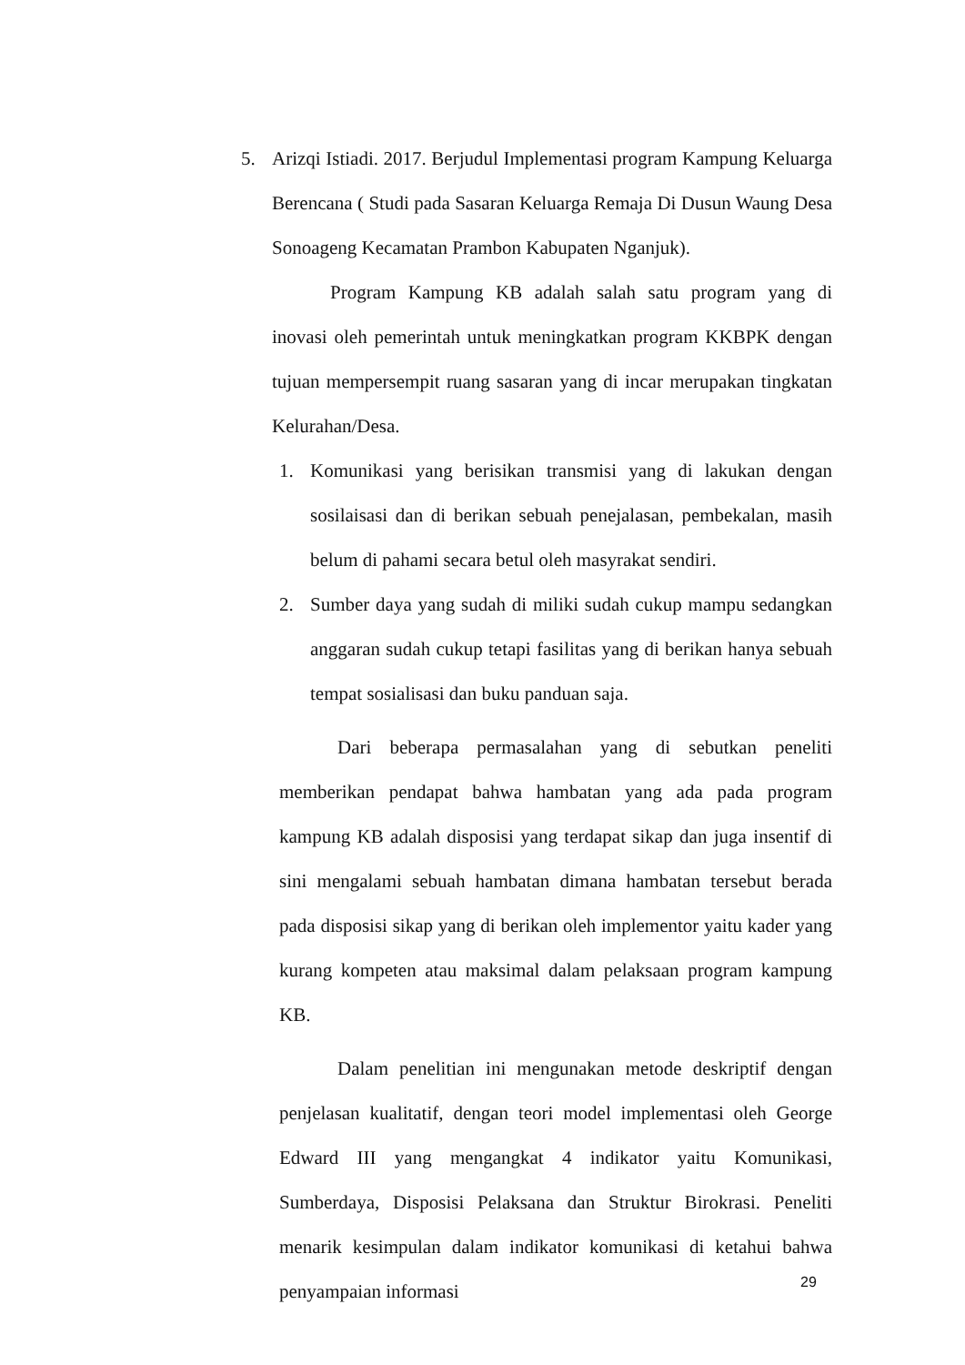5. Arizqi Istiadi. 2017. Berjudul Implementasi program Kampung Keluarga Berencana ( Studi pada Sasaran Keluarga Remaja Di Dusun Waung Desa Sonoageng Kecamatan Prambon Kabupaten Nganjuk).
Program Kampung KB adalah salah satu program yang di inovasi oleh pemerintah untuk meningkatkan program KKBPK dengan tujuan mempersempit ruang sasaran yang di incar merupakan tingkatan Kelurahan/Desa.
1. Komunikasi yang berisikan transmisi yang di lakukan dengan sosilaisasi dan di berikan sebuah penejalasan, pembekalan, masih belum di pahami secara betul oleh masyrakat sendiri.
2. Sumber daya yang sudah di miliki sudah cukup mampu sedangkan anggaran sudah cukup tetapi fasilitas yang di berikan hanya sebuah tempat sosialisasi dan buku panduan saja.
Dari beberapa permasalahan yang di sebutkan peneliti memberikan pendapat bahwa hambatan yang ada pada program kampung KB adalah disposisi yang terdapat sikap dan juga insentif di sini mengalami sebuah hambatan dimana hambatan tersebut berada pada disposisi sikap yang di berikan oleh implementor yaitu kader yang kurang kompeten atau maksimal dalam pelaksaan program kampung KB.
Dalam penelitian ini mengunakan metode deskriptif dengan penjelasan kualitatif, dengan teori model implementasi oleh George Edward III yang mengangkat 4 indikator yaitu Komunikasi, Sumberdaya, Disposisi Pelaksana dan Struktur Birokrasi. Peneliti menarik kesimpulan dalam indikator komunikasi di ketahui bahwa penyampaian informasi
29